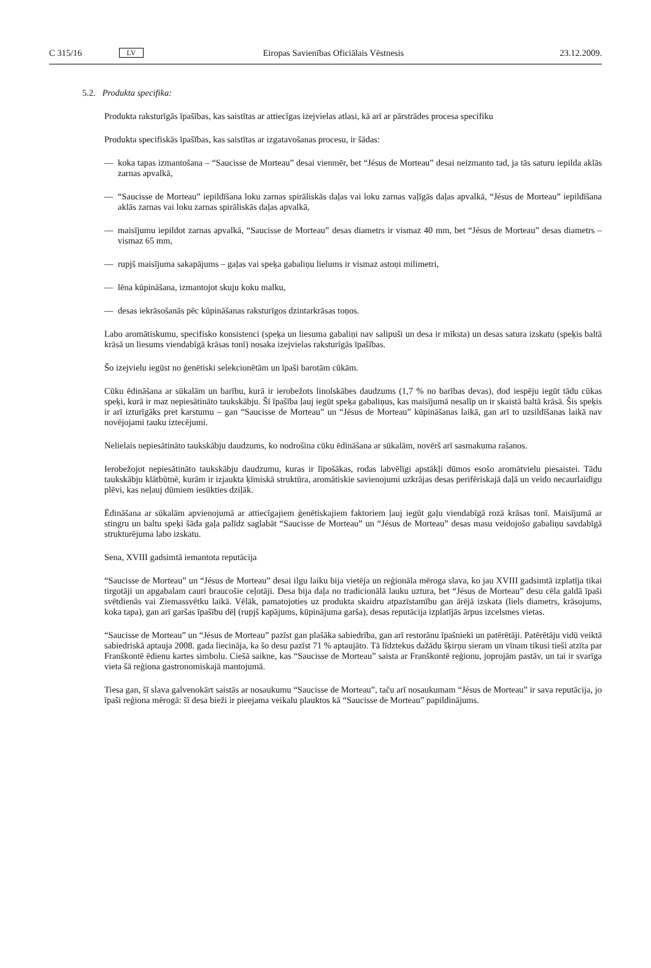C 315/16 LV Eiropas Savienības Oficiālais Vēstnesis 23.12.2009.
5.2. Produkta specifika:
Produkta raksturīgās īpašības, kas saistītas ar attiecīgas izejvielas atlasi, kā arī ar pārstrādes procesa specifiku
Produkta specifiskās īpašības, kas saistītas ar izgatavošanas procesu, ir šādas:
— koka tapas izmantošana – “Saucisse de Morteau” desai vienmēr, bet “Jésus de Morteau” desai neizmanto tad, ja tās saturu iepilda aklās zarnas apvalkā,
— “Saucisse de Morteau” iepildīšana loku zarnas spirāliskās daļas vai loku zarnas vaļīgās daļas apvalkā, “Jésus de Morteau” iepildīšana aklās zarnas vai loku zarnas spirāliskās daļas apvalkā,
— maisījumu iepildot zarnas apvalkā, “Saucisse de Morteau” desas diametrs ir vismaz 40 mm, bet “Jésus de Morteau” desas diametrs – vismaz 65 mm,
— rupjš maisījuma sakapājums – gaļas vai speķa gabaliņu lielums ir vismaz astoņi milimetri,
— lēna kūpināšana, izmantojot skuju koku malku,
— desas iekrāsošanās pēc kūpināšanas raksturīgos dzintarkrāsas toņos.
Labo aromātiskumu, specifisko konsistenci (speķa un liesuma gabaliņi nav salipuši un desa ir mīksta) un desas satura izskatu (speķis baltā krāsā un liesums viendabīgā krāsas tonī) nosaka izejvielas raksturīgās īpašības.
Šo izejvielu iegūst no ģenētiski selekcionētām un īpaši barotām cūkām.
Cūku ēdināšana ar sūkalām un barību, kurā ir ierobežots linolskābes daudzums (1,7 % no barības devas), dod iespēju iegūt tādu cūkas speķi, kurā ir maz nepiesātināto taukskābju. Šī īpašība ļauj iegūt speķa gabaliņus, kas maisījumā nesalīp un ir skaistā baltā krāsā. Šis speķis ir arī izturīgāks pret karstumu – gan “Saucisse de Morteau” un “Jésus de Morteau” kūpināšanas laikā, gan arī to uzsildīšanas laikā nav novējojami tauku iztecējumi.
Nelielais nepiesātināto taukskābju daudzums, ko nodrošina cūku ēdināšana ar sūkalām, novērš arī sasmakuma rašanos.
Ierobežojot nepiesātināto taukskābju daudzumu, kuras ir līpošākas, rodas labvēlīgi apstākļi dūmos esošo aromātvielu piesaistei. Tādu taukskābju klātbūtnē, kurām ir izjaukta ķīmiskā struktūra, aromātiskie savienojumi uzkrājas desas perifēriskajā daļā un veido necaurlaidīgu plēvi, kas neļauj dūmiem iesūkties dziļāk.
Ēdināšana ar sūkalām apvienojumā ar attiecīgajiem ģenētiskajiem faktoriem ļauj iegūt gaļu viendabīgā rozā krāsas tonī. Maisījumā ar stingru un baltu speķi šāda gaļa palīdz saglabāt “Saucisse de Morteau” un “Jésus de Morteau” desas masu veidojošo gabaliņu savdabīgā strukturējuma labo izskatu.
Sena, XVIII gadsimtā iemantota reputācija
“Saucisse de Morteau” un “Jésus de Morteau” desai ilgu laiku bija vietēja un reģionāla mēroga slava, ko jau XVIII gadsimtā izplatīja tikai tirgotāji un apgabalam cauri braucošie ceļotāji. Desa bija daļa no tradicionālā lauku uztura, bet “Jésus de Morteau” desu cēla galdā īpaši svētdienās vai Ziemassvētku laikā. Vēlāk, pamatojoties uz produkta skaidru atpazīstamību gan ārējā izskata (liels diametrs, krāsojums, koka tapa), gan arī garšas īpašību dēļ (rupjš kapājums, kūpinājuma garša), desas reputācija izplatījās ārpus izcelsmes vietas.
“Saucisse de Morteau” un “Jésus de Morteau” pazīst gan plašāka sabiedrība, gan arī restorānu īpašnieki un patērētāji. Patērētāju vidū veiktā sabiedriskā aptauja 2008. gada liecināja, ka šo desu pazīst 71 % aptaujāto. Tā līdztekus dažādu šķirņu sieram un vīnam tikusi tieši atzīta par Franškontē ēdienu kartes simbolu. Ciešā saikne, kas “Saucisse de Morteau” saista ar Franškontē reģionu, joprojām pastāv, un tai ir svarīga vieta šā reģiona gastronomiskajā mantojumā.
Tiesa gan, šī slava galvenokārt saistās ar nosaukumu “Saucisse de Morteau”, taču arī nosaukumam “Jésus de Morteau” ir sava reputācija, jo īpaši reģiona mērogā: šī desa bieži ir pieejama veikalu plauktos kā “Saucisse de Morteau” papildinājums.